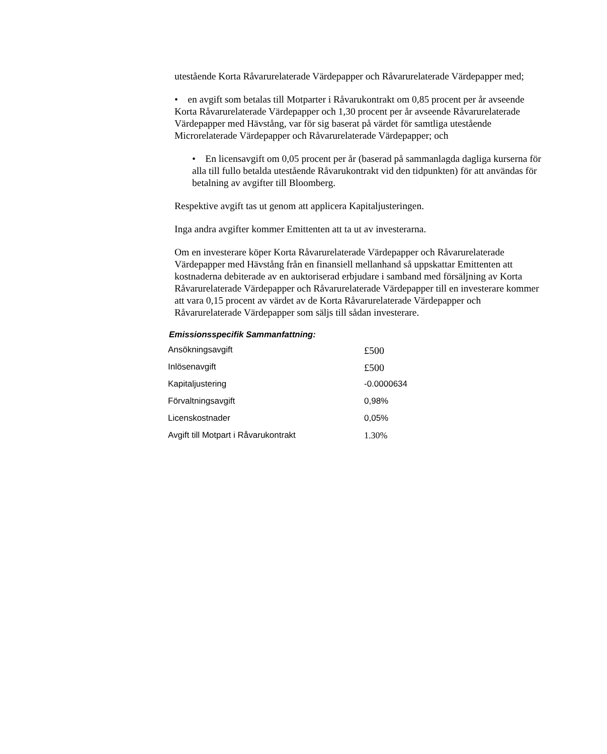utestående Korta Råvarurelaterade Värdepapper och Råvarurelaterade Värdepapper med;
• en avgift som betalas till Motparter i Råvarukontrakt om 0,85 procent per år avseende Korta Råvarurelaterade Värdepapper och 1,30 procent per år avseende Råvarurelaterade Värdepapper med Hävstång, var för sig baserat på värdet för samtliga utestående Microrelaterade Värdepapper och Råvarurelaterade Värdepapper; och
• En licensavgift om 0,05 procent per år (baserad på sammanlagda dagliga kurserna för alla till fullo betalda utestående Råvarukontrakt vid den tidpunkten) för att användas för betalning av avgifter till Bloomberg.
Respektive avgift tas ut genom att applicera Kapitaljusteringen.
Inga andra avgifter kommer Emittenten att ta ut av investerarna.
Om en investerare köper Korta Råvarurelaterade Värdepapper och Råvarurelaterade Värdepapper med Hävstång från en finansiell mellanhand så uppskattar Emittenten att kostnaderna debiterade av en auktoriserad erbjudare i samband med försäljning av Korta Råvarurelaterade Värdepapper och Råvarurelaterade Värdepapper till en investerare kommer att vara 0,15 procent av värdet av de Korta Råvarurelaterade Värdepapper och Råvarurelaterade Värdepapper som säljs till sådan investerare.
Emissionsspecifik Sammanfattning:
| Ansökningsavgift | £500 |
| Inlösenavgift | £500 |
| Kapitaljustering | -0.0000634 |
| Förvaltningsavgift | 0,98% |
| Licenskostnader | 0,05% |
| Avgift till Motpart i Råvarukontrakt | 1.30% |